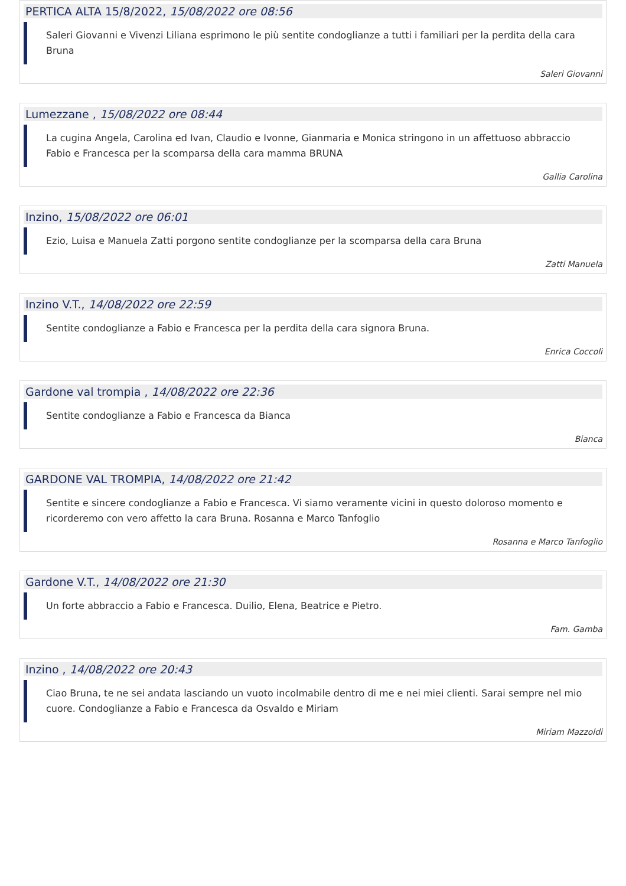PERTICA ALTA 15/8/2022, 15/08/2022 ore 08:56
Saleri Giovanni e Vivenzi Liliana esprimono le più sentite condoglianze a tutti i familiari per la perdita della cara Bruna
Saleri Giovanni
Lumezzane , 15/08/2022 ore 08:44
La cugina Angela, Carolina ed Ivan, Claudio e Ivonne, Gianmaria e Monica stringono in un affettuoso abbraccio Fabio e Francesca per la scomparsa della cara mamma BRUNA
Gallia Carolina
Inzino, 15/08/2022 ore 06:01
Ezio, Luisa e Manuela Zatti porgono sentite condoglianze per la scomparsa della cara Bruna
Zatti Manuela
Inzino V.T., 14/08/2022 ore 22:59
Sentite condoglianze a Fabio e Francesca per la perdita della cara signora Bruna.
Enrica Coccoli
Gardone val trompia , 14/08/2022 ore 22:36
Sentite condoglianze a Fabio e Francesca da Bianca
Bianca
GARDONE VAL TROMPIA, 14/08/2022 ore 21:42
Sentite e sincere condoglianze a Fabio e Francesca. Vi siamo veramente vicini in questo doloroso momento e ricorderemo con vero affetto la cara Bruna. Rosanna e Marco Tanfoglio
Rosanna e Marco Tanfoglio
Gardone V.T., 14/08/2022 ore 21:30
Un forte abbraccio a Fabio e Francesca. Duilio, Elena, Beatrice e Pietro.
Fam. Gamba
Inzino , 14/08/2022 ore 20:43
Ciao Bruna, te ne sei andata lasciando un vuoto incolmabile dentro di me e nei miei clienti. Sarai sempre nel mio cuore. Condoglianze a Fabio e Francesca da Osvaldo e Miriam
Miriam Mazzoldi